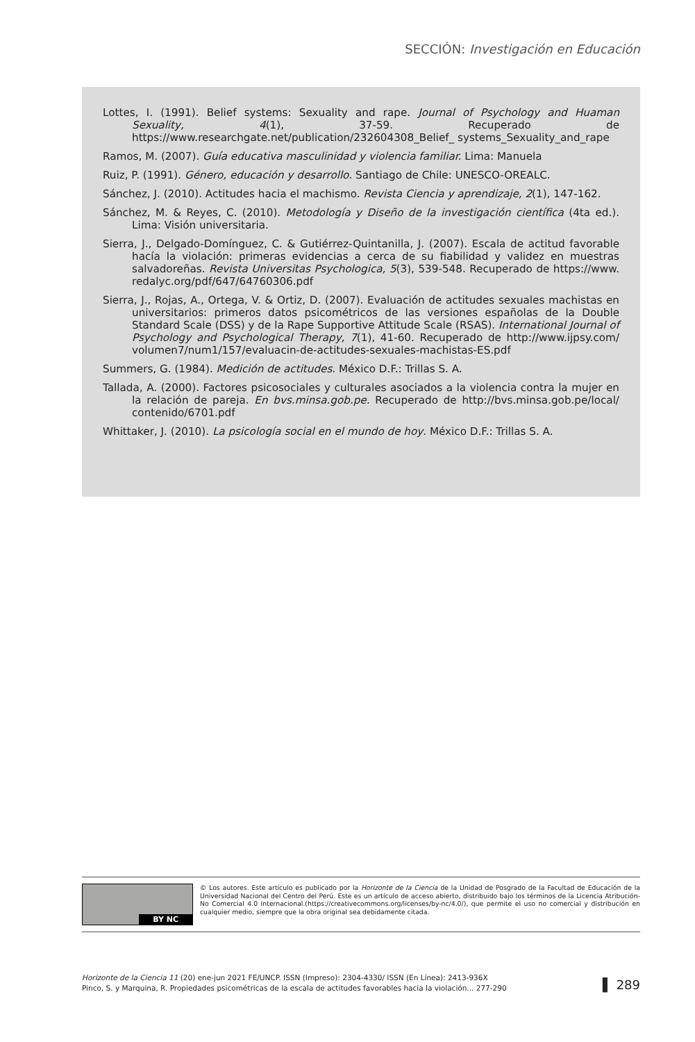SECCIÓN: Investigación en Educación
Lottes, I. (1991). Belief systems: Sexuality and rape. Journal of Psychology and Huaman Sexuality, 4(1), 37-59. Recuperado de https://www.researchgate.net/publication/232604308_Belief_ systems_Sexuality_and_rape
Ramos, M. (2007). Guía educativa masculinidad y violencia familiar. Lima: Manuela
Ruiz, P. (1991). Género, educación y desarrollo. Santiago de Chile: UNESCO-OREALC.
Sánchez, J. (2010). Actitudes hacia el machismo. Revista Ciencia y aprendizaje, 2(1), 147-162.
Sánchez, M. & Reyes, C. (2010). Metodología y Diseño de la investigación científica (4ta ed.). Lima: Visión universitaria.
Sierra, J., Delgado-Domínguez, C. & Gutiérrez-Quintanilla, J. (2007). Escala de actitud favorable hacía la violación: primeras evidencias a cerca de su fiabilidad y validez en muestras salvadoreñas. Revista Universitas Psychologica, 5(3), 539-548. Recuperado de https://www. redalyc.org/pdf/647/64760306.pdf
Sierra, J., Rojas, A., Ortega, V. & Ortiz, D. (2007). Evaluación de actitudes sexuales machistas en universitarios: primeros datos psicométricos de las versiones españolas de la Double Standard Scale (DSS) y de la Rape Supportive Attitude Scale (RSAS). International Journal of Psychology and Psychological Therapy, 7(1), 41-60. Recuperado de http://www.ijpsy.com/ volumen7/num1/157/evaluacin-de-actitudes-sexuales-machistas-ES.pdf
Summers, G. (1984). Medición de actitudes. México D.F.: Trillas S. A.
Tallada, A. (2000). Factores psicosociales y culturales asociados a la violencia contra la mujer en la relación de pareja. En bvs.minsa.gob.pe. Recuperado de http://bvs.minsa.gob.pe/local/ contenido/6701.pdf
Whittaker, J. (2010). La psicología social en el mundo de hoy. México D.F.: Trillas S. A.
BY NC
© Los autores. Este artículo es publicado por la Horizonte de la Ciencia de la Unidad de Posgrado de la Facultad de Educación de la Universidad Nacional del Centro del Perú. Este es un artículo de acceso abierto, distribuido bajo los términos de la Licencia Atribución-No Comercial 4.0 Internacional.(https://creativecommons.org/licenses/by-nc/4.0/), que permite el uso no comercial y distribución en cualquier medio, siempre que la obra original sea debidamente citada.
Horizonte de la Ciencia 11 (20) ene-jun 2021 FE/UNCP. ISSN (Impreso): 2304-4330/ ISSN (En Línea): 2413-936X
Pinco, S. y Marquina, R. Propiedades psicométricas de la escala de actitudes favorables hacia la violación... 277-290
▌ 289